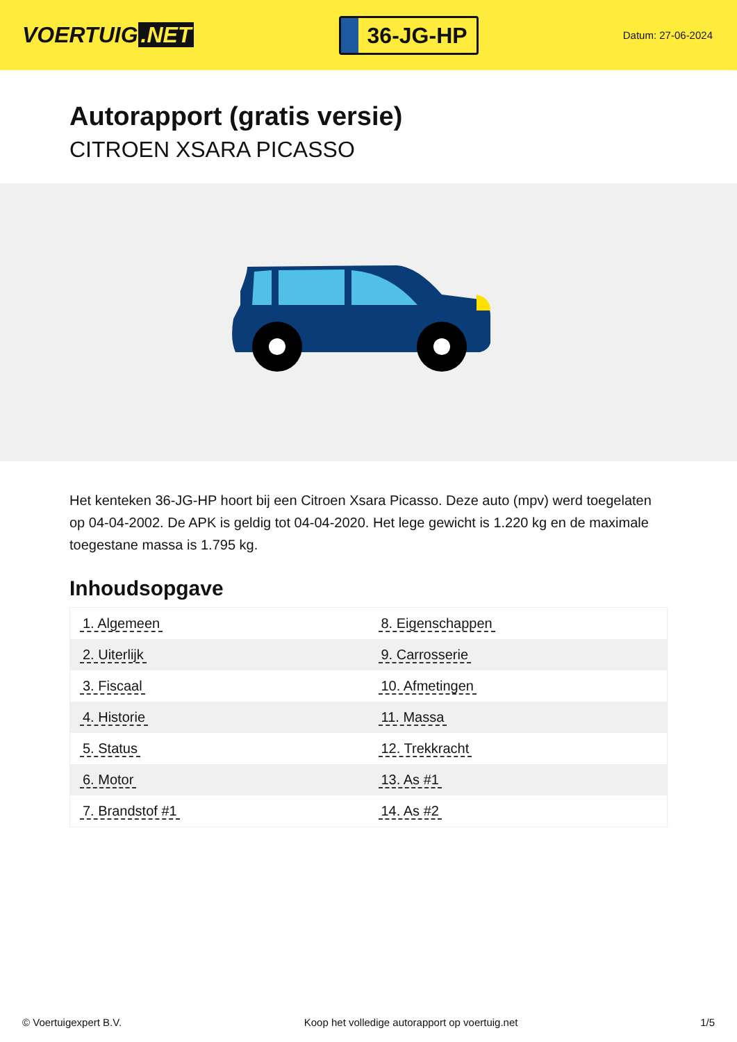VOERTUIG.NET
36-JG-HP
Datum: 27-06-2024
Autorapport (gratis versie)
CITROEN XSARA PICASSO
Het kenteken 36-JG-HP hoort bij een Citroen Xsara Picasso. Deze auto (mpv) werd toegelaten op 04-04-2002. De APK is geldig tot 04-04-2020. Het lege gewicht is 1.220 kg en de maximale toegestane massa is 1.795 kg.
Inhoudsopgave
| 1. Algemeen | 8. Eigenschappen |
| 2. Uiterlijk | 9. Carrosserie |
| 3. Fiscaal | 10. Afmetingen |
| 4. Historie | 11. Massa |
| 5. Status | 12. Trekkracht |
| 6. Motor | 13. As #1 |
| 7. Brandstof #1 | 14. As #2 |
© Voertuigexpert B.V. Koop het volledige autorapport op voertuig.net 1/5